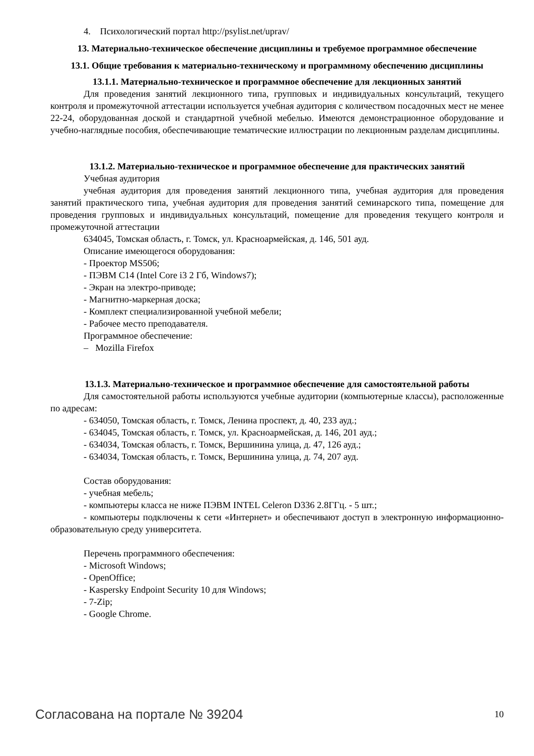4. Психологический портал http://psylist.net/uprav/
13. Материально-техническое обеспечение дисциплины и требуемое программное обеспечение
13.1. Общие требования к материально-техническому и программному обеспечению дисциплины
13.1.1. Материально-техническое и программное обеспечение для лекционных занятий
Для проведения занятий лекционного типа, групповых и индивидуальных консультаций, текущего контроля и промежуточной аттестации используется учебная аудитория с количеством посадочных мест не менее 22-24, оборудованная доской и стандартной учебной мебелью. Имеются демонстрационное оборудование и учебно-наглядные пособия, обеспечивающие тематические иллюстрации по лекционным разделам дисциплины.
13.1.2. Материально-техническое и программное обеспечение для практических занятий
Учебная аудитория
учебная аудитория для проведения занятий лекционного типа, учебная аудитория для проведения занятий практического типа, учебная аудитория для проведения занятий семинарского типа, помещение для проведения групповых и индивидуальных консультаций, помещение для проведения текущего контроля и промежуточной аттестации
634045, Томская область, г. Томск, ул. Красноармейская, д. 146, 501 ауд.
Описание имеющегося оборудования:
- Проектор MS506;
- ПЭВМ C14 (Intel Core i3 2 Гб, Windows7);
- Экран на электро-приводе;
- Магнитно-маркерная доска;
- Комплект специализированной учебной мебели;
- Рабочее место преподавателя.
Программное обеспечение:
– Mozilla Firefox
13.1.3. Материально-техническое и программное обеспечение для самостоятельной работы
Для самостоятельной работы используются учебные аудитории (компьютерные классы), расположенные по адресам:
- 634050, Томская область, г. Томск, Ленина проспект, д. 40, 233 ауд.;
- 634045, Томская область, г. Томск, ул. Красноармейская, д. 146, 201 ауд.;
- 634034, Томская область, г. Томск, Вершинина улица, д. 47, 126 ауд.;
- 634034, Томская область, г. Томск, Вершинина улица, д. 74, 207 ауд.
Состав оборудования:
- учебная мебель;
- компьютеры класса не ниже ПЭВМ INTEL Celeron D336 2.8ГГц. - 5 шт.;
- компьютеры подключены к сети «Интернет» и обеспечивают доступ в электронную информационно-образовательную среду университета.
Перечень программного обеспечения:
- Microsoft Windows;
- OpenOffice;
- Kaspersky Endpoint Security 10 для Windows;
- 7-Zip;
- Google Chrome.
Согласована на портале № 39204 10